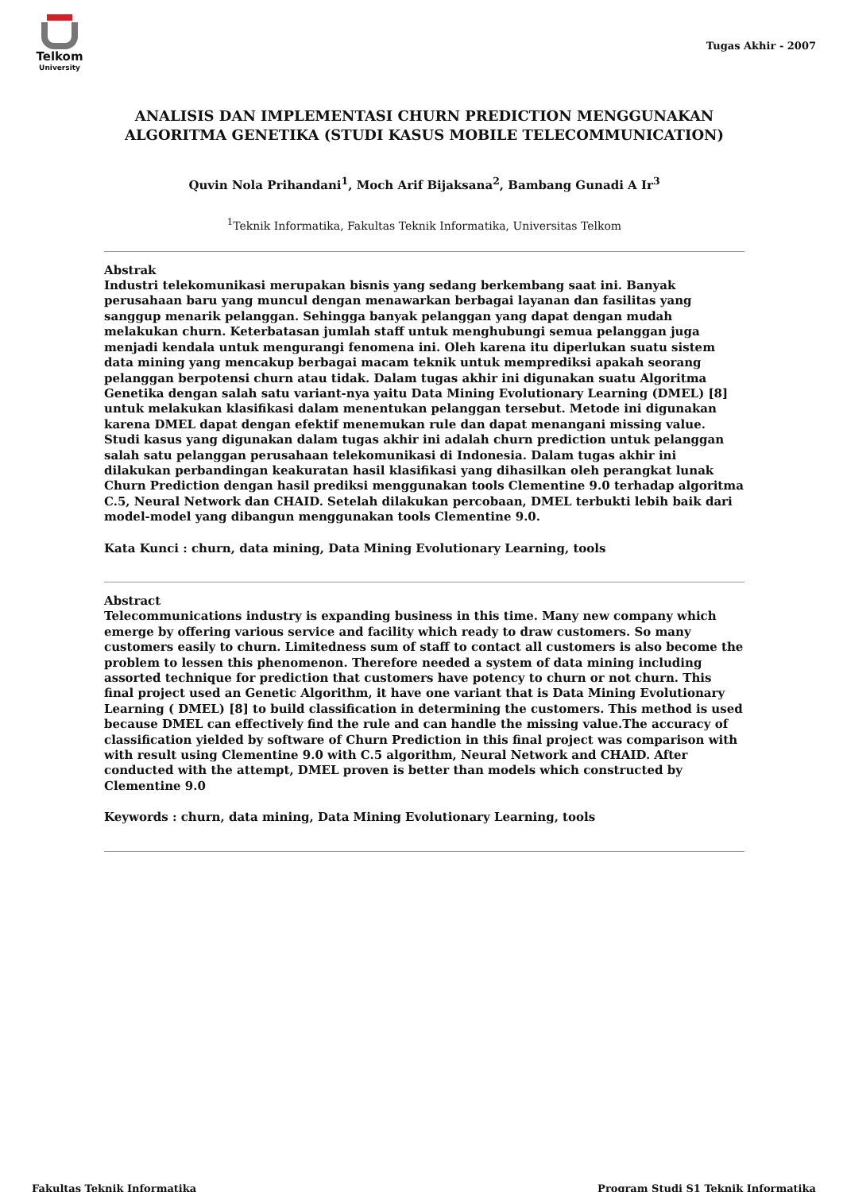Telkom
University
Tugas Akhir - 2007
ANALISIS DAN IMPLEMENTASI CHURN PREDICTION MENGGUNAKAN ALGORITMA GENETIKA (STUDI KASUS MOBILE TELECOMMUNICATION)
Quvin Nola Prihandani<sup>1</sup>, Moch Arif Bijaksana<sup>2</sup>, Bambang Gunadi A Ir<sup>3</sup>
<sup>1</sup> Teknik Informatika, Fakultas Teknik Informatika, Universitas Telkom
Abstrak
Industri telekomunikasi merupakan bisnis yang sedang berkembang saat ini. Banyak perusahaan baru yang muncul dengan menawarkan berbagai layanan dan fasilitas yang sanggup menarik pelanggan. Sehingga banyak pelanggan yang dapat dengan mudah melakukan churn. Keterbatasan jumlah staff untuk menghubungi semua pelanggan juga menjadi kendala untuk mengurangi fenomena ini. Oleh karena itu diperlukan suatu sistem data mining yang mencakup berbagai macam teknik untuk memprediksi apakah seorang pelanggan berpotensi churn atau tidak. Dalam tugas akhir ini digunakan suatu Algoritma Genetika dengan salah satu variant-nya yaitu Data Mining Evolutionary Learning (DMEL) [8] untuk melakukan klasifikasi dalam menentukan pelanggan tersebut. Metode ini digunakan karena DMEL dapat dengan efektif menemukan rule dan dapat menangani missing value. Studi kasus yang digunakan dalam tugas akhir ini adalah churn prediction untuk pelanggan salah satu pelanggan perusahaan telekomunikasi di Indonesia. Dalam tugas akhir ini dilakukan perbandingan keakuratan hasil klasifikasi yang dihasilkan oleh perangkat lunak Churn Prediction dengan hasil prediksi menggunakan tools Clementine 9.0 terhadap algoritma C.5, Neural Network dan CHAID. Setelah dilakukan percobaan, DMEL terbukti lebih baik dari model-model yang dibangun menggunakan tools Clementine 9.0.
Kata Kunci : churn, data mining, Data Mining Evolutionary Learning, tools
Abstract
Telecommunications industry is expanding business in this time. Many new company which emerge by offering various service and facility which ready to draw customers. So many customers easily to churn. Limitedness sum of staff to contact all customers is also become the problem to lessen this phenomenon. Therefore needed a system of data mining including assorted technique for prediction that customers have potency to churn or not churn. This final project used an Genetic Algorithm, it have one variant that is Data Mining Evolutionary Learning ( DMEL) [8] to build classification in determining the customers. This method is used because DMEL can effectively find the rule and can handle the missing value.The accuracy of classification yielded by software of Churn Prediction in this final project was comparison with with result using Clementine 9.0 with C.5 algorithm, Neural Network and CHAID. After conducted with the attempt, DMEL proven is better than models which constructed by Clementine 9.0
Keywords : churn, data mining, Data Mining Evolutionary Learning, tools
Fakultas Teknik Informatika
Program Studi S1 Teknik Informatika